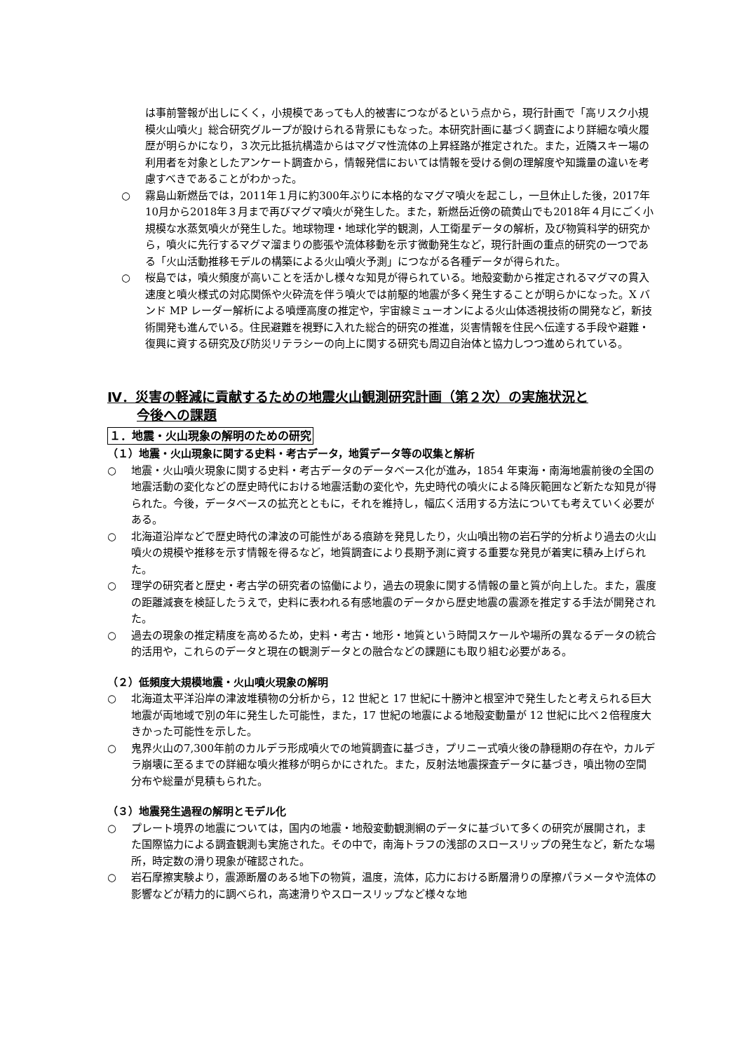は事前警報が出しにくく，小規模であっても人的被害につながるという点から，現行計画で「高リスク小規模火山噴火」総合研究グループが設けられる背景にもなった。本研究計画に基づく調査により詳細な噴火履歴が明らかになり，３次元比抵抗構造からはマグマ性流体の上昇経路が推定された。また，近隣スキー場の利用者を対象としたアンケート調査から，情報発信においては情報を受ける側の理解度や知識量の違いを考慮すべきであることがわかった。
○ 霧島山新燃岳では，2011年１月に約300年ぶりに本格的なマグマ噴火を起こし，一旦休止した後，2017年10月から2018年３月まで再びマグマ噴火が発生した。また，新燃岳近傍の硫黄山でも2018年４月にごく小規模な水蒸気噴火が発生した。地球物理・地球化学的観測，人工衛星データの解析，及び物質科学的研究から，噴火に先行するマグマ溜まりの膨張や流体移動を示す微動発生など，現行計画の重点的研究の一つである「火山活動推移モデルの構築による火山噴火予測」につながる各種データが得られた。
○ 桜島では，噴火頻度が高いことを活かし様々な知見が得られている。地殻変動から推定されるマグマの貫入速度と噴火様式の対応関係や火砕流を伴う噴火では前駆的地震が多く発生することが明らかになった。X バンド MP レーダー解析による噴煙高度の推定や，宇宙線ミューオンによる火山体透視技術の開発など，新技術開発も進んでいる。住民避難を視野に入れた総合的研究の推進，災害情報を住民へ伝達する手段や避難・復興に資する研究及び防災リテラシーの向上に関する研究も周辺自治体と協力しつつ進められている。
Ⅳ．災害の軽減に貢献するための地震火山観測研究計画（第２次）の実施状況と
今後への課題
１．地震・火山現象の解明のための研究
（１）地震・火山現象に関する史料・考古データ，地質データ等の収集と解析
○ 地震・火山噴火現象に関する史料・考古データのデータベース化が進み，1854 年東海・南海地震前後の全国の地震活動の変化などの歴史時代における地震活動の変化や，先史時代の噴火による降灰範囲など新たな知見が得られた。今後，データベースの拡充とともに，それを維持し，幅広く活用する方法についても考えていく必要がある。
○ 北海道沿岸などで歴史時代の津波の可能性がある痕跡を発見したり，火山噴出物の岩石学的分析より過去の火山噴火の規模や推移を示す情報を得るなど，地質調査により長期予測に資する重要な発見が着実に積み上げられた。
○ 理学の研究者と歴史・考古学の研究者の協働により，過去の現象に関する情報の量と質が向上した。また，震度の距離減衰を検証したうえで，史料に表われる有感地震のデータから歴史地震の震源を推定する手法が開発された。
○ 過去の現象の推定精度を高めるため，史料・考古・地形・地質という時間スケールや場所の異なるデータの統合的活用や，これらのデータと現在の観測データとの融合などの課題にも取り組む必要がある。
（２）低頻度大規模地震・火山噴火現象の解明
○ 北海道太平洋沿岸の津波堆積物の分析から，12 世紀と 17 世紀に十勝沖と根室沖で発生したと考えられる巨大地震が両地域で別の年に発生した可能性，また，17 世紀の地震による地殻変動量が 12 世紀に比べ２倍程度大きかった可能性を示した。
○ 鬼界火山の7,300年前のカルデラ形成噴火での地質調査に基づき，プリニー式噴火後の静穏期の存在や，カルデラ崩壊に至るまでの詳細な噴火推移が明らかにされた。また，反射法地震探査データに基づき，噴出物の空間分布や総量が見積もられた。
（３）地震発生過程の解明とモデル化
○ プレート境界の地震については，国内の地震・地殻変動観測網のデータに基づいて多くの研究が展開され，また国際協力による調査観測も実施された。その中で，南海トラフの浅部のスロースリップの発生など，新たな場所，時定数の滑り現象が確認された。
○ 岩石摩擦実験より，震源断層のある地下の物質，温度，流体，応力における断層滑りの摩擦パラメータや流体の影響などが精力的に調べられ，高速滑りやスロースリップなど様々な地